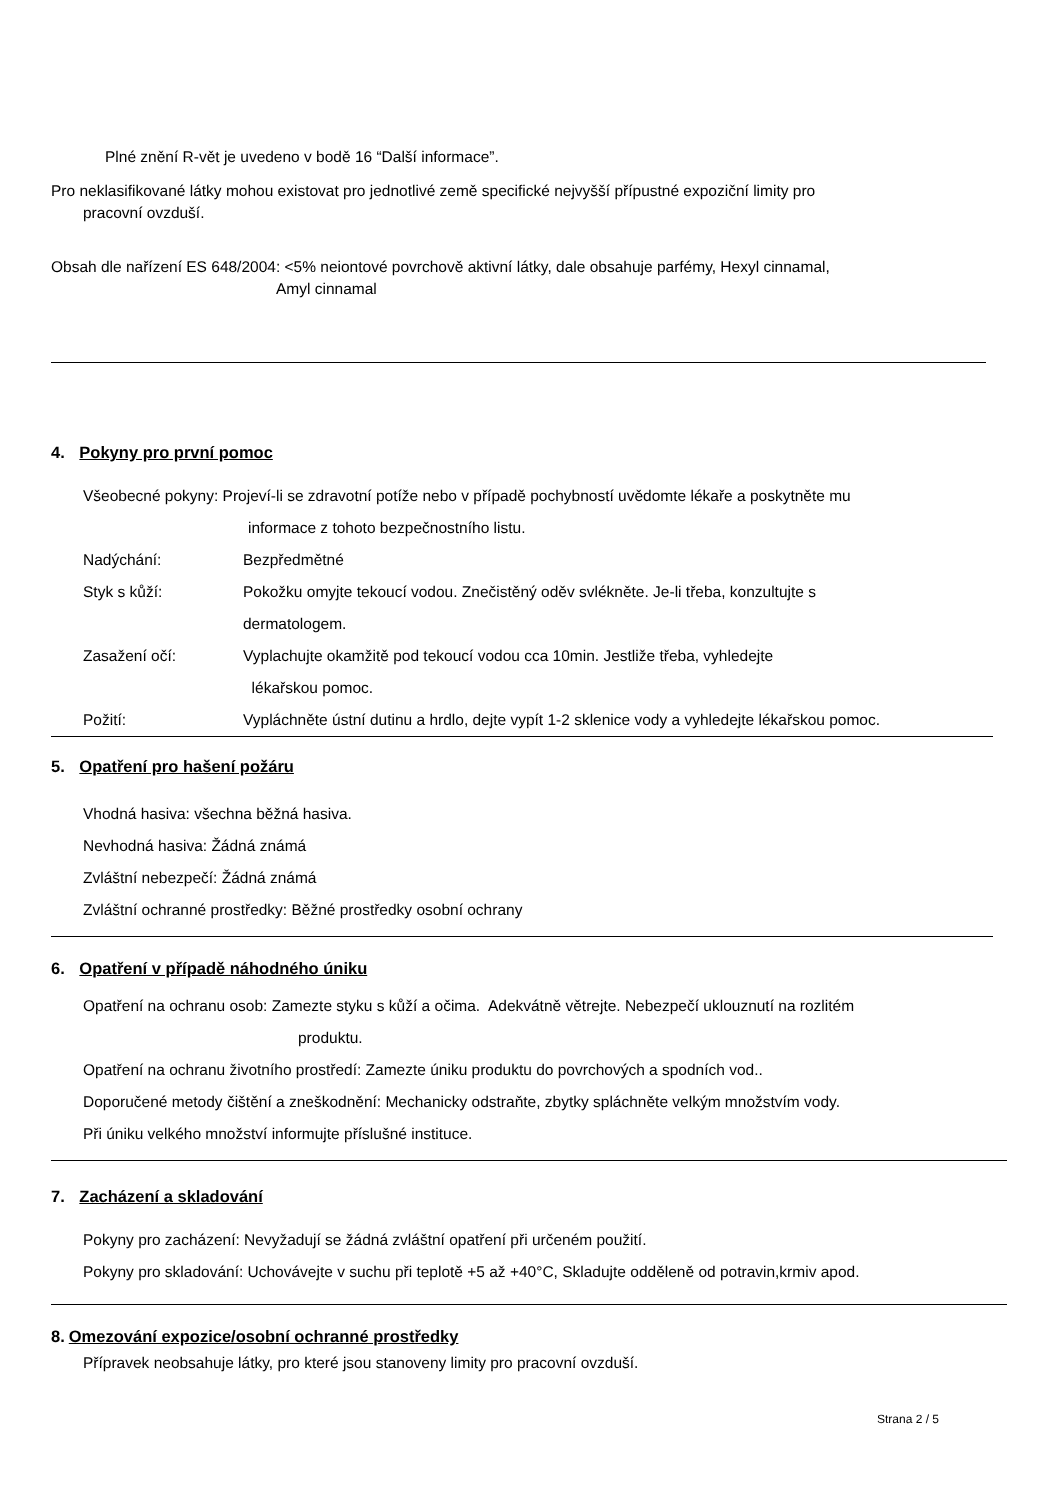Plné znění R-vět je uvedeno v bodě 16 “Další informace”.
Pro neklasifikované látky mohou existovat pro jednotlivé země specifické nejvyšší přípustné expoziční limity pro
pracovní ovzduší.
Obsah dle nařízení ES 648/2004: <5% neiontové povrchově aktivní látky, dale obsahuje parfémy, Hexyl cinnamal,
Amyl cinnamal
4. Pokyny pro první pomoc
Všeobecné pokyny: Projeví-li se zdravotní potíže nebo v případě pochybností uvědomte lékaře a poskytněte mu
informace z tohoto bezpečnostního listu.
Nadýchání: Bezpředmětné
Styk s kůží: Pokožku omyjte tekoucí vodou. Znečistěný oděv svlékněte. Je-li třeba, konzultujte s
dermatologem.
Zasažení očí: Vyplachujte okamžitě pod tekoucí vodou cca 10min. Jestliže třeba, vyhledejte
lékařskou pomoc.
Požití: Vypláchněte ústní dutinu a hrdlo, dejte vypít 1-2 sklenice vody a vyhledejte lékařskou pomoc.
5. Opatření pro hašení požáru
Vhodná hasiva: všechna běžná hasiva.
Nevhodná hasiva: Žádná známá
Zvláštní nebezpečí: Žádná známá
Zvláštní ochranné prostředky: Běžné prostředky osobní ochrany
6. Opatření v případě náhodného úniku
Opatření na ochranu osob: Zamezte styku s kůží a očima. Adekvátně větrejte. Nebezpečí uklouznutí na rozlitém
produktu.
Opatření na ochranu životního prostředí: Zamezte úniku produktu do povrchových a spodních vod..
Doporučené metody čištění a zneškodnění: Mechanicky odstraňte, zbytky spláchněte velkým množstvím vody.
Při úniku velkého množství informujte příslušné instituce.
7. Zacházení a skladování
Pokyny pro zacházení: Nevyžadují se žádná zvláštní opatření při určeném použití.
Pokyny pro skladování: Uchovávejte v suchu při teplotě +5 až +40°C, Skladujte odděleně od potravin,krmiv apod.
8. Omezování expozice/osobní ochranné prostředky
Přípravek neobsahuje látky, pro které jsou stanoveny limity pro pracovní ovzduší.
Strana 2 / 5